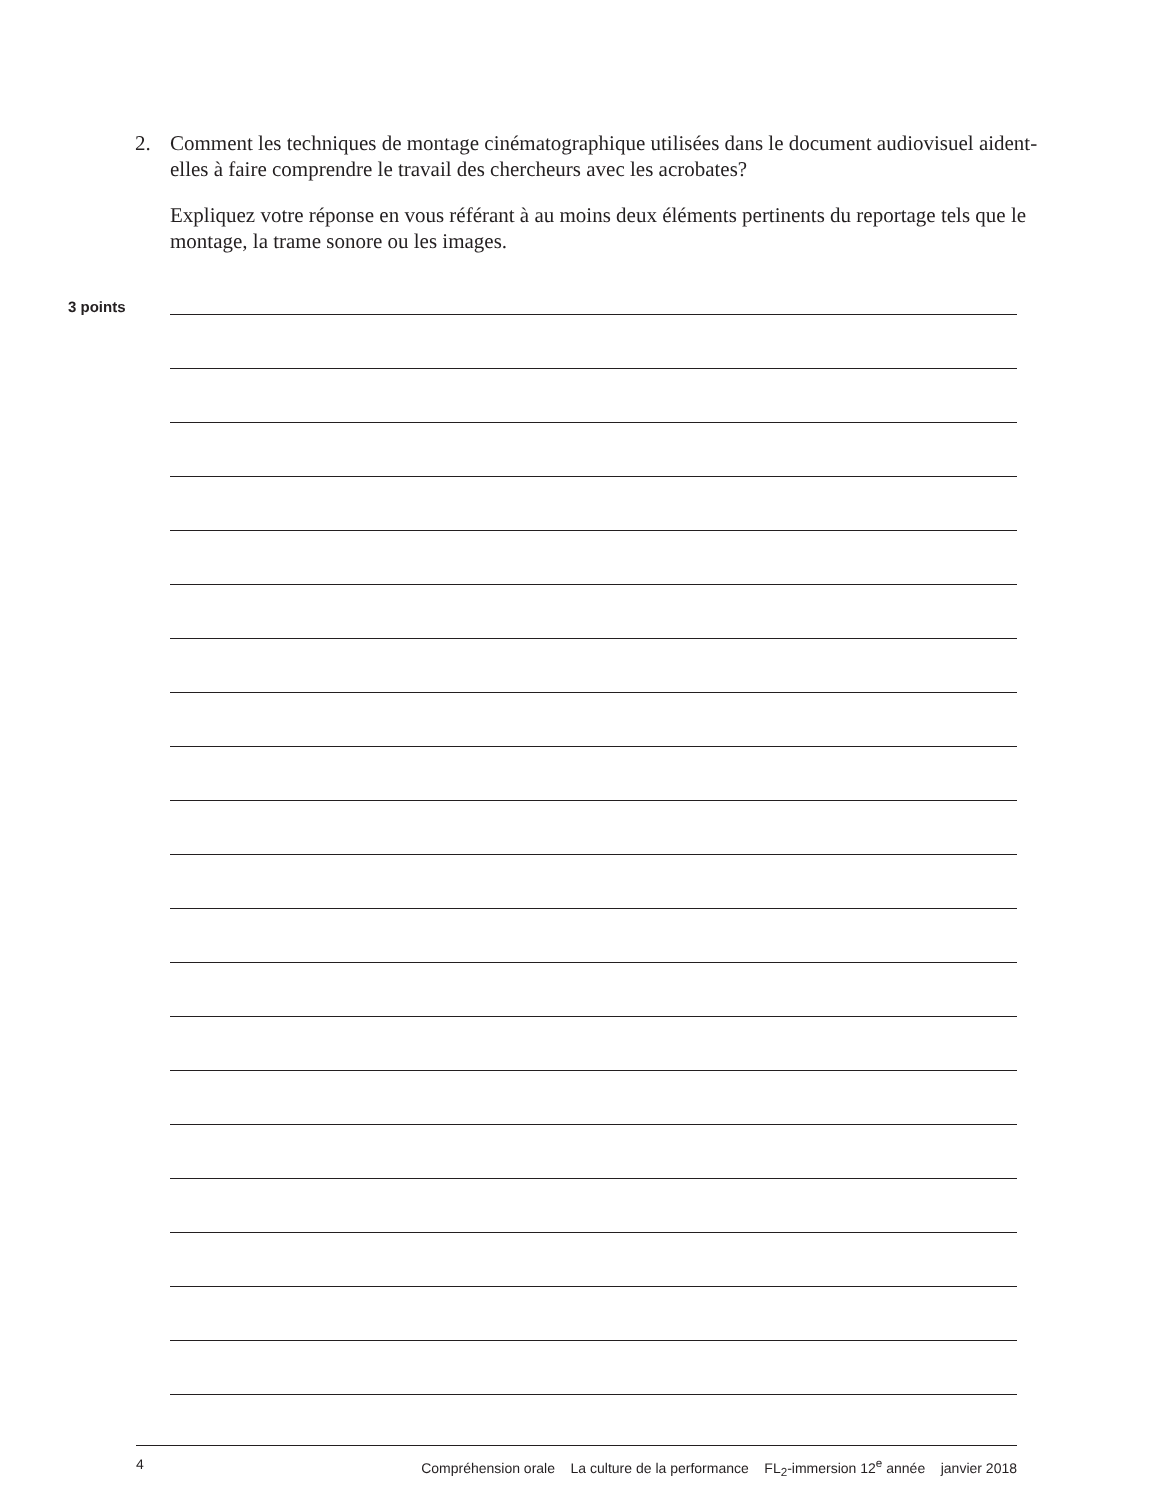2. Comment les techniques de montage cinématographique utilisées dans le document audiovisuel aident-elles à faire comprendre le travail des chercheurs avec les acrobates?
Expliquez votre réponse en vous référant à au moins deux éléments pertinents du reportage tels que le montage, la trame sonore ou les images.
3 points
4 Compréhension orale La culture de la performance FL<sub>2</sub>-immersion 12<sup>e</sup> année janvier 2018